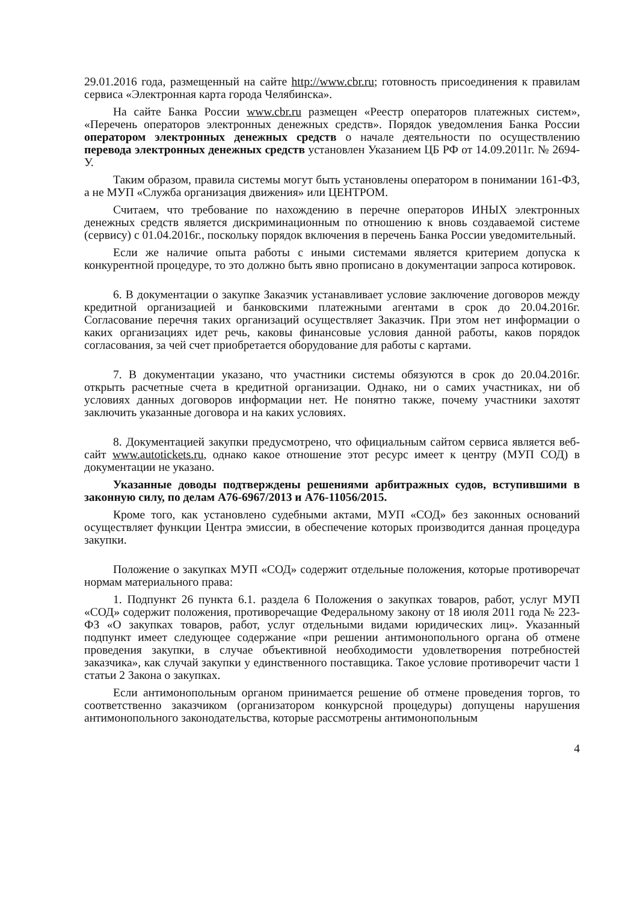29.01.2016 года, размещенный на сайте http://www.cbr.ru; готовность присоединения к правилам сервиса «Электронная карта города Челябинска».
На сайте Банка России www.cbr.ru размещен «Реестр операторов платежных систем», «Перечень операторов электронных денежных средств». Порядок уведомления Банка России оператором электронных денежных средств о начале деятельности по осуществлению перевода электронных денежных средств установлен Указанием ЦБ РФ от 14.09.2011г. № 2694-У.
Таким образом, правила системы могут быть установлены оператором в понимании 161-ФЗ, а не МУП «Служба организация движения» или ЦЕНТРОМ.
Считаем, что требование по нахождению в перечне операторов ИНЫХ электронных денежных средств является дискриминационным по отношению к вновь создаваемой системе (сервису) с 01.04.2016г., поскольку порядок включения в перечень Банка России уведомительный.
Если же наличие опыта работы с иными системами является критерием допуска к конкурентной процедуре, то это должно быть явно прописано в документации запроса котировок.
6. В документации о закупке Заказчик устанавливает условие заключение договоров между кредитной организацией и банковскими платежными агентами в срок до 20.04.2016г. Согласование перечня таких организаций осуществляет Заказчик. При этом нет информации о каких организациях идет речь, каковы финансовые условия данной работы, каков порядок согласования, за чей счет приобретается оборудование для работы с картами.
7. В документации указано, что участники системы обязуются в срок до 20.04.2016г. открыть расчетные счета в кредитной организации. Однако, ни о самих участниках, ни об условиях данных договоров информации нет. Не понятно также, почему участники захотят заключить указанные договора и на каких условиях.
8. Документацией закупки предусмотрено, что официальным сайтом сервиса является веб-сайт www.autotickets.ru, однако какое отношение этот ресурс имеет к центру (МУП СОД) в документации не указано.
Указанные доводы подтверждены решениями арбитражных судов, вступившими в законную силу, по делам А76-6967/2013 и А76-11056/2015.
Кроме того, как установлено судебными актами, МУП «СОД» без законных оснований осуществляет функции Центра эмиссии, в обеспечение которых производится данная процедура закупки.
Положение о закупках МУП «СОД» содержит отдельные положения, которые противоречат нормам материального права:
1. Подпункт 26 пункта 6.1. раздела 6 Положения о закупках товаров, работ, услуг МУП «СОД» содержит положения, противоречащие Федеральному закону от 18 июля 2011 года № 223-ФЗ «О закупках товаров, работ, услуг отдельными видами юридических лиц». Указанный подпункт имеет следующее содержание «при решении антимонопольного органа об отмене проведения закупки, в случае объективной необходимости удовлетворения потребностей заказчика», как случай закупки у единственного поставщика. Такое условие противоречит части 1 статьи 2 Закона о закупках.
Если антимонопольным органом принимается решение об отмене проведения торгов, то соответственно заказчиком (организатором конкурсной процедуры) допущены нарушения антимонопольного законодательства, которые рассмотрены антимонопольным
4